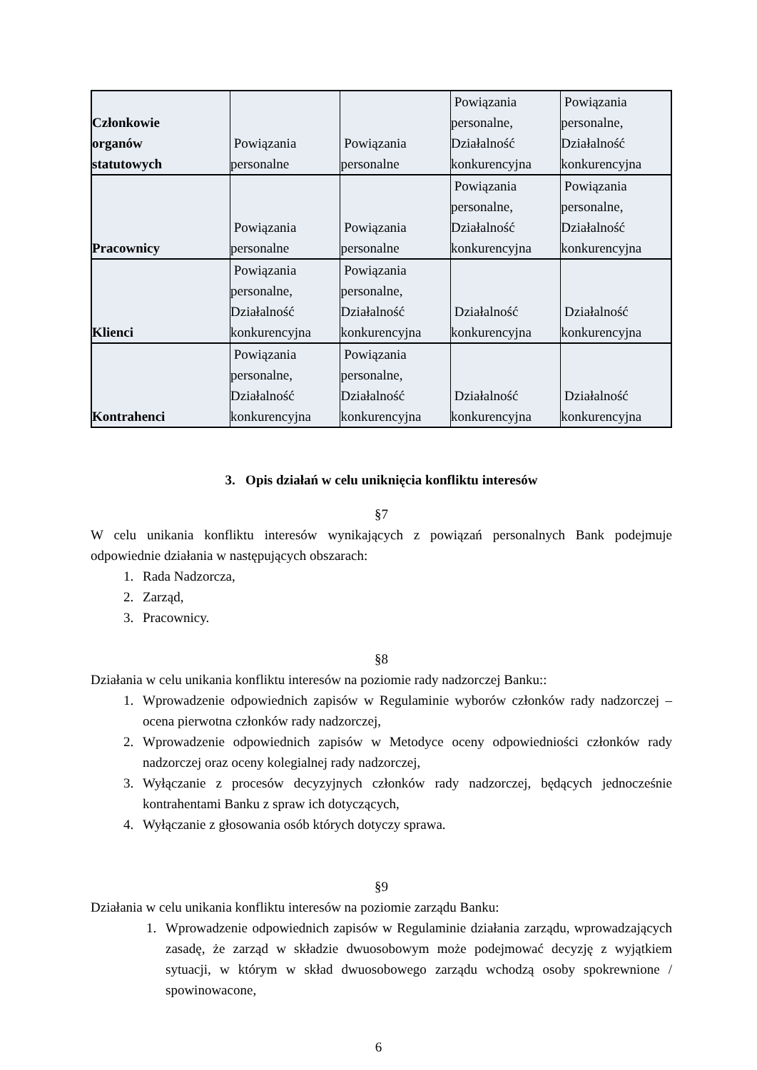| Członkowie organów statutowych | Powiązania personalne | Powiązania personalne | Powiązania personalne, Działalność konkurencyjna | Powiązania personalne, Działalność konkurencyjna |
| Pracownicy | Powiązania personalne | Powiązania personalne | Powiązania personalne, Działalność konkurencyjna | Powiązania personalne, Działalność konkurencyjna |
| Klienci | Powiązania personalne, Działalność konkurencyjna | Powiązania personalne, Działalność konkurencyjna | Działalność konkurencyjna | Działalność konkurencyjna |
| Kontrahenci | Powiązania personalne, Działalność konkurencyjna | Powiązania personalne, Działalność konkurencyjna | Działalność konkurencyjna | Działalność konkurencyjna |
3. Opis działań w celu uniknięcia konfliktu interesów
§7
W celu unikania konfliktu interesów wynikających z powiązań personalnych Bank podejmuje odpowiednie działania w następujących obszarach:
1. Rada Nadzorcza,
2. Zarząd,
3. Pracownicy.
§8
Działania w celu unikania konfliktu interesów na poziomie rady nadzorczej Banku::
1. Wprowadzenie odpowiednich zapisów w Regulaminie wyborów członków rady nadzorczej – ocena pierwotna członków rady nadzorczej,
2. Wprowadzenie odpowiednich zapisów w Metodyce oceny odpowiedniości członków rady nadzorczej oraz oceny kolegialnej rady nadzorczej,
3. Wyłączanie z procesów decyzyjnych członków rady nadzorczej, będących jednocześnie kontrahentami Banku z spraw ich dotyczących,
4. Wyłączanie z głosowania osób których dotyczy sprawa.
§9
Działania w celu unikania konfliktu interesów na poziomie zarządu Banku:
1. Wprowadzenie odpowiednich zapisów w Regulaminie działania zarządu, wprowadzających zasadę, że zarząd w składzie dwuosobowym może podejmować decyzję z wyjątkiem sytuacji, w którym w skład dwuosobowego zarządu wchodzą osoby spokrewnione / spowinowacone,
6